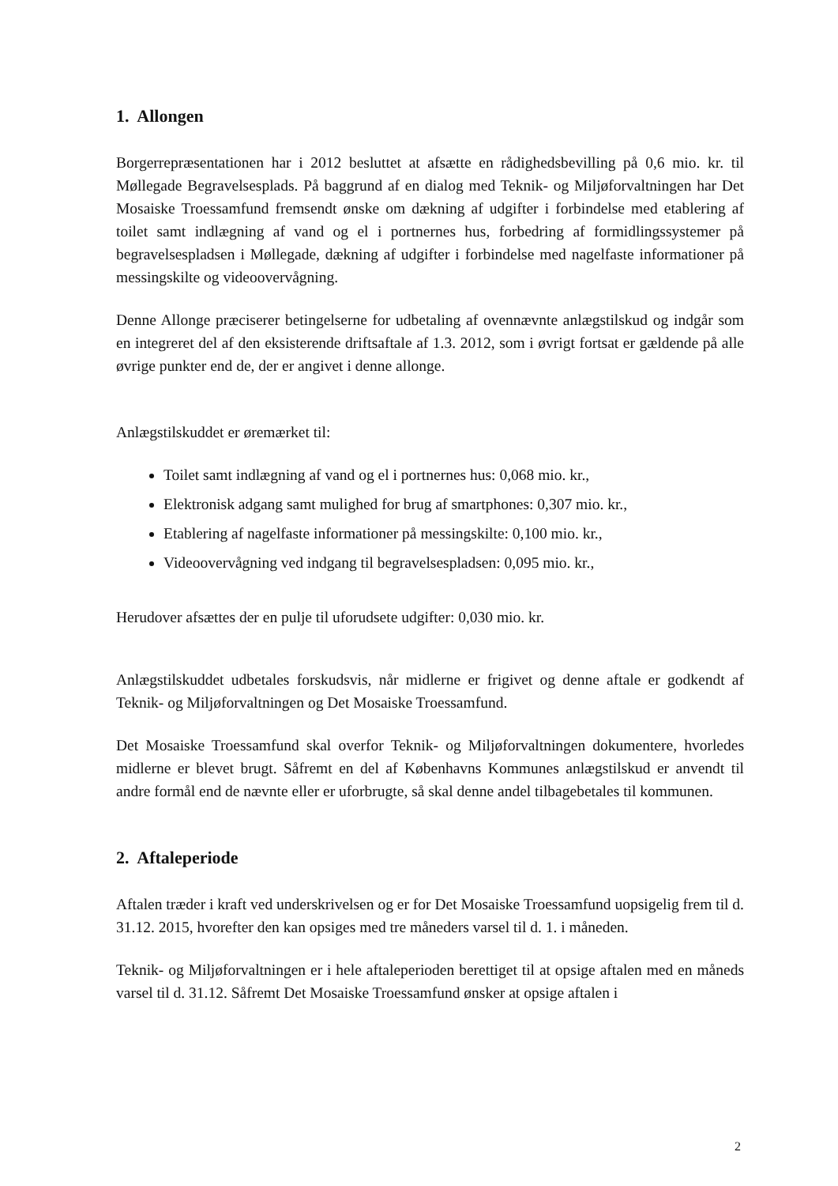1. Allongen
Borgerrepræsentationen har i 2012 besluttet at afsætte en rådighedsbevilling på 0,6 mio. kr. til Møllegade Begravelsesplads. På baggrund af en dialog med Teknik- og Miljøforvaltningen har Det Mosaiske Troessamfund fremsendt ønske om dækning af udgifter i forbindelse med etablering af toilet samt indlægning af vand og el i portnernes hus, forbedring af formidlingssystemer på begravelsespladsen i Møllegade, dækning af udgifter i forbindelse med nagelfaste informationer på messingskilte og videoovervågning.
Denne Allonge præciserer betingelserne for udbetaling af ovennævnte anlægstilskud og indgår som en integreret del af den eksisterende driftsaftale af 1.3. 2012, som i øvrigt fortsat er gældende på alle øvrige punkter end de, der er angivet i denne allonge.
Anlægstilskuddet er øremærket til:
Toilet samt indlægning af vand og el i portnernes hus: 0,068 mio. kr.,
Elektronisk adgang samt mulighed for brug af smartphones: 0,307 mio. kr.,
Etablering af nagelfaste informationer på messingskilte: 0,100 mio. kr.,
Videoovervågning ved indgang til begravelsespladsen: 0,095 mio. kr.,
Herudover afsættes der en pulje til uforudsete udgifter: 0,030 mio. kr.
Anlægstilskuddet udbetales forskudsvis, når midlerne er frigivet og denne aftale er godkendt af Teknik- og Miljøforvaltningen og Det Mosaiske Troessamfund.
Det Mosaiske Troessamfund skal overfor Teknik- og Miljøforvaltningen dokumentere, hvorledes midlerne er blevet brugt. Såfremt en del af Københavns Kommunes anlægstilskud er anvendt til andre formål end de nævnte eller er uforbrugte, så skal denne andel tilbagebetales til kommunen.
2. Aftaleperiode
Aftalen træder i kraft ved underskrivelsen og er for Det Mosaiske Troessamfund uopsigelig frem til d. 31.12. 2015, hvorefter den kan opsiges med tre måneders varsel til d. 1. i måneden.
Teknik- og Miljøforvaltningen er i hele aftaleperioden berettiget til at opsige aftalen med en måneds varsel til d. 31.12. Såfremt Det Mosaiske Troessamfund ønsker at opsige aftalen i
2